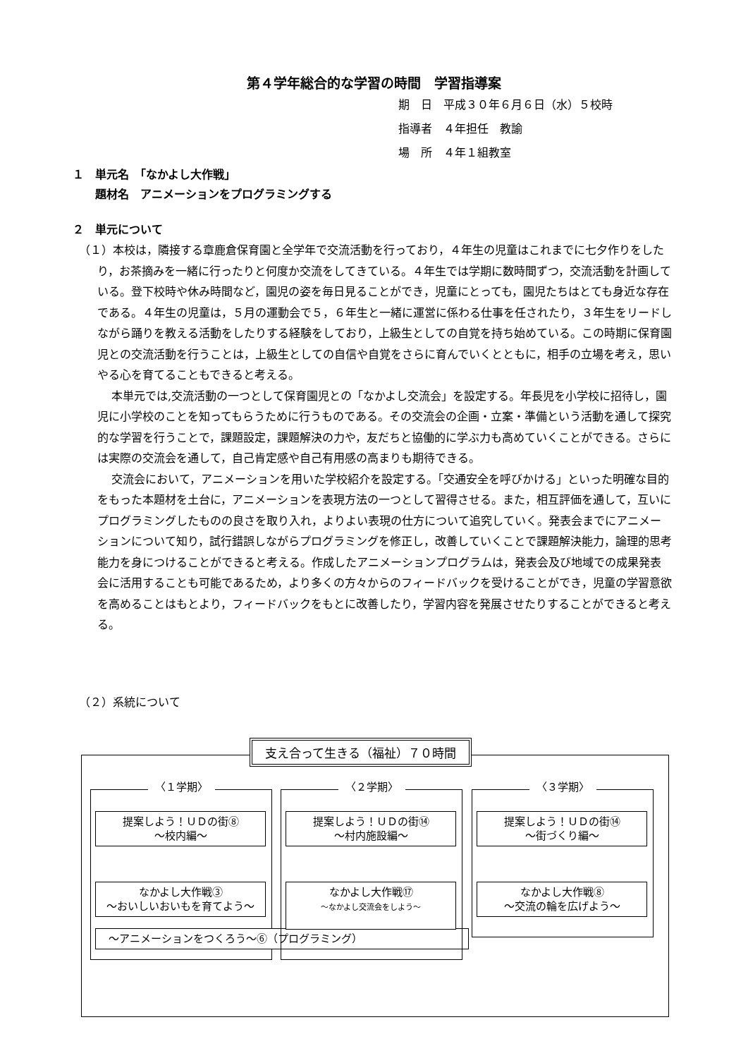第４学年総合的な学習の時間　学習指導案
期　日　平成３０年６月６日（水）５校時
指導者　４年担任　教諭
場　所　４年１組教室
１　単元名　「なかよし大作戦」
　　題材名　アニメーションをプログラミングする
２　単元について
（１）本校は，隣接する章鹿倉保育園と全学年で交流活動を行っており，４年生の児童はこれまでに七夕作りをしたり，お茶摘みを一緒に行ったりと何度か交流をしてきている。４年生では学期に数時間ずつ，交流活動を計画している。登下校時や休み時間など，園児の姿を毎日見ることができ，児童にとっても，園児たちはとても身近な存在である。４年生の児童は，５月の運動会で５，６年生と一緒に運営に係わる仕事を任されたり，３年生をリードしながら踊りを教える活動をしたりする経験をしており，上級生としての自覚を持ち始めている。この時期に保育園児との交流活動を行うことは，上級生としての自信や自覚をさらに育んでいくとともに，相手の立場を考え，思いやる心を育てることもできると考える。
本単元では,交流活動の一つとして保育園児との「なかよし交流会」を設定する。年長児を小学校に招待し，園児に小学校のことを知ってもらうために行うものである。その交流会の企画・立案・準備という活動を通して探究的な学習を行うことで，課題設定，課題解決の力や，友だちと協働的に学ぶ力も高めていくことができる。さらには実際の交流会を通して，自己肯定感や自己有用感の高まりも期待できる。
交流会において，アニメーションを用いた学校紹介を設定する。「交通安全を呼びかける」といった明確な目的をもった本題材を土台に，アニメーションを表現方法の一つとして習得させる。また，相互評価を通して，互いにプログラミングしたものの良さを取り入れ，よりよい表現の仕方について追究していく。発表会までにアニメーションについて知り，試行錯誤しながらプログラミングを修正し，改善していくことで課題解決能力，論理的思考能力を身につけることができると考える。作成したアニメーションプログラムは，発表会及び地域での成果発表会に活用することも可能であるため，より多くの方々からのフィードバックを受けることができ，児童の学習意欲を高めることはもとより，フィードバックをもとに改善したり，学習内容を発展させたりすることができると考える。
（２）系統について
支え合って生きる（福祉）７０時間
〈１学期〉
提案しよう！ＵＤの街⑧
～校内編～
なかよし大作戦③
～おいしいおいもを育てよう～
～アニメーションをつくろう～⑥（プログラミング）
〈２学期〉
提案しよう！ＵＤの街⑭
～村内施設編～
なかよし大作戦⑰
～なかよし交流会をしよう～
〈３学期〉
提案しよう！ＵＤの街⑭
～街づくり編～
なかよし大作戦⑧
～交流の輪を広げよう～